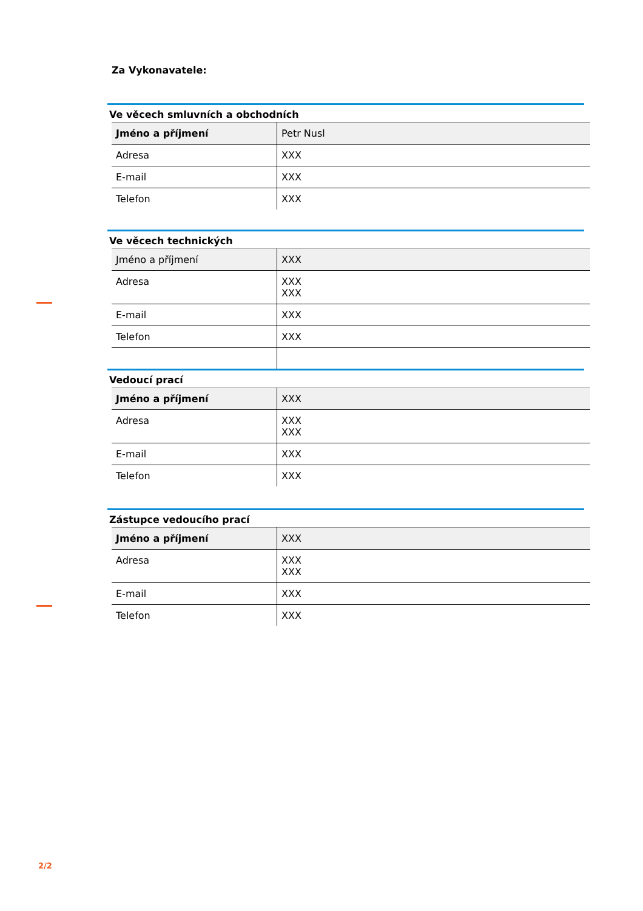Za Vykonavatele:
Ve věcech smluvních a obchodních
| Jméno a příjmení | Petr Nusl |
| Adresa | XXX |
| E-mail | XXX |
| Telefon | XXX |
Ve věcech technických
| Jméno a příjmení | XXX |
| Adresa | XXX XXX |
| E-mail | XXX |
| Telefon | XXX |
Vedoucí prací
| Jméno a příjmení | XXX |
| Adresa | XXX XXX |
| E-mail | XXX |
| Telefon | XXX |
Zástupce vedoucího prací
| Jméno a příjmení | XXX |
| Adresa | XXX XXX |
| E-mail | XXX |
| Telefon | XXX |
2/2